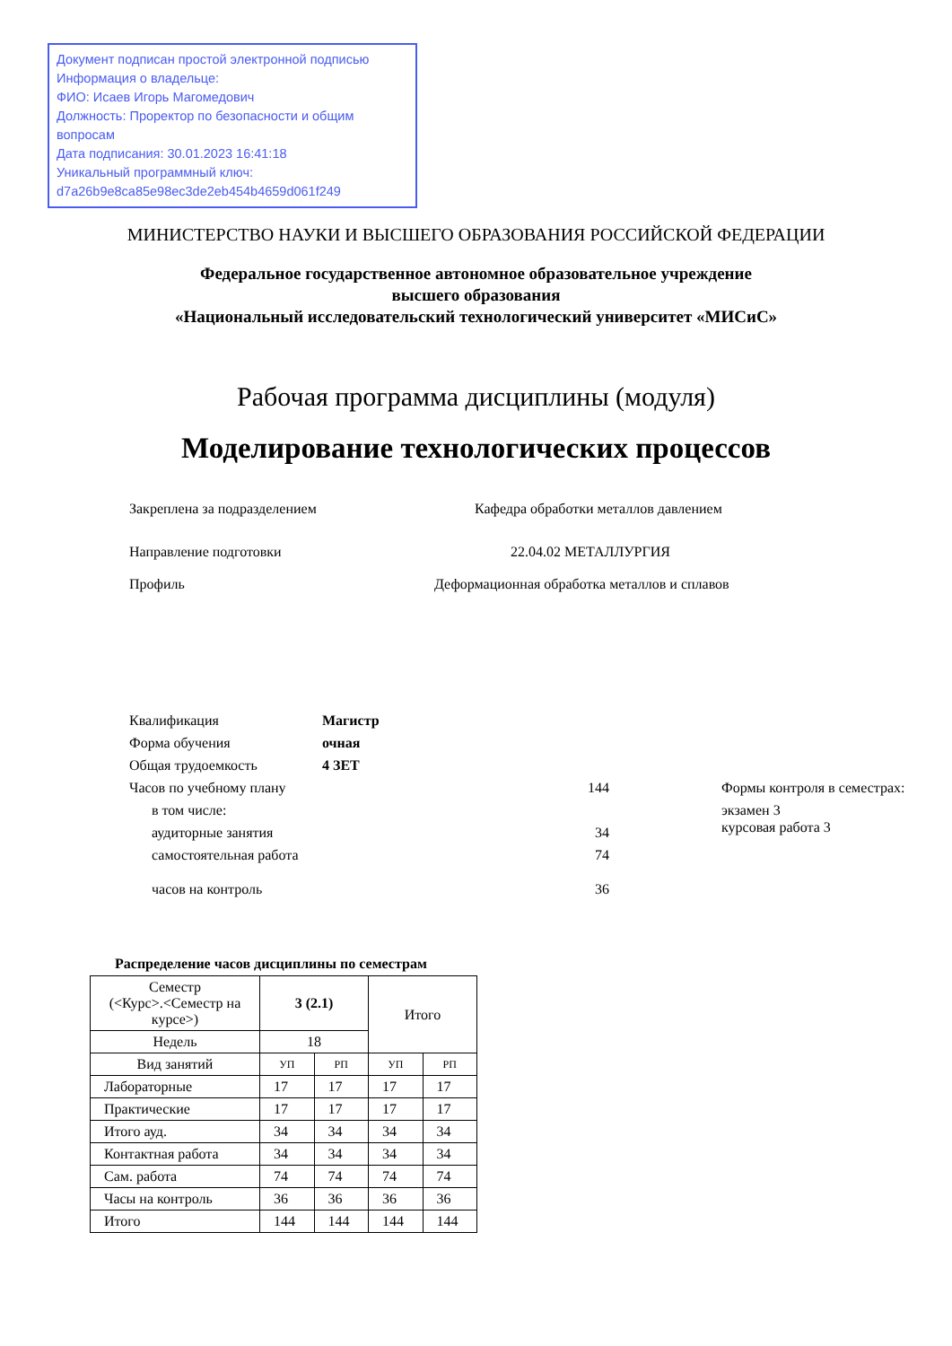Документ подписан простой электронной подписью
Информация о владельце:
ФИО: Исаев Игорь Магомедович
Должность: Проректор по безопасности и общим вопросам
Дата подписания: 30.01.2023 16:41:18
Уникальный программный ключ:
d7a26b9e8ca85e98ec3de2eb454b4659d061f249
МИНИСТЕРСТВО НАУКИ И ВЫСШЕГО ОБРАЗОВАНИЯ РОССИЙСКОЙ ФЕДЕРАЦИИ
Федеральное государственное автономное образовательное учреждение
высшего образования
«Национальный исследовательский технологический университет «МИСиС»
Рабочая программа дисциплины (модуля)
Моделирование технологических процессов
Закреплена за подразделением Кафедра обработки металлов давлением
Направление подготовки 22.04.02 МЕТАЛЛУРГИЯ
Профиль Деформационная обработка металлов и сплавов
Квалификация Магистр
Форма обучения очная
Общая трудоемкость 4 ЗЕТ
Часов по учебному плану 144 Формы контроля в семестрах:
в том числе: экзамен 3
аудиторные занятия 34 курсовая работа 3
самостоятельная работа 74
часов на контроль 36
Распределение часов дисциплины по семестрам
| Семестр (<Курс>.<Семестр на курсе>) | 3 (2.1) | | Итого | |
| Недель | 18 | | | |
| Вид занятий | УП | РП | УП | РП |
| Лабораторные | 17 | 17 | 17 | 17 |
| Практические | 17 | 17 | 17 | 17 |
| Итого ауд. | 34 | 34 | 34 | 34 |
| Контактная работа | 34 | 34 | 34 | 34 |
| Сам. работа | 74 | 74 | 74 | 74 |
| Часы на контроль | 36 | 36 | 36 | 36 |
| Итого | 144 | 144 | 144 | 144 |